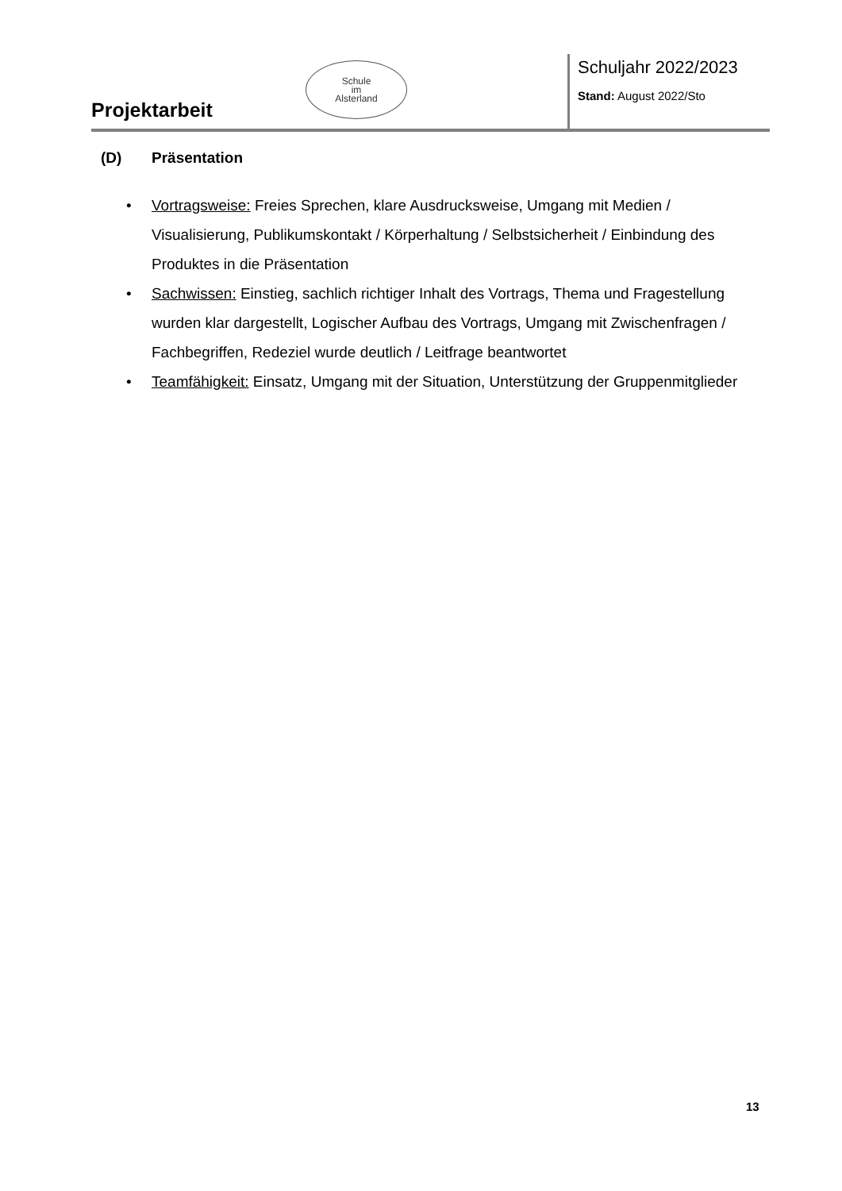Projektarbeit
Schule
im
Alsterland
Schuljahr 2022/2023
Stand: August 2022/Sto
(D) Präsentation
• Vortragsweise: Freies Sprechen, klare Ausdrucksweise, Umgang mit Medien / Visualisierung, Publikumskontakt / Körperhaltung / Selbstsicherheit / Einbindung des Produktes in die Präsentation
• Sachwissen: Einstieg, sachlich richtiger Inhalt des Vortrags, Thema und Fragestellung wurden klar dargestellt, Logischer Aufbau des Vortrags, Umgang mit Zwischenfragen / Fachbegriffen, Redeziel wurde deutlich / Leitfrage beantwortet
• Teamfähigkeit: Einsatz, Umgang mit der Situation, Unterstützung der Gruppenmitglieder
13